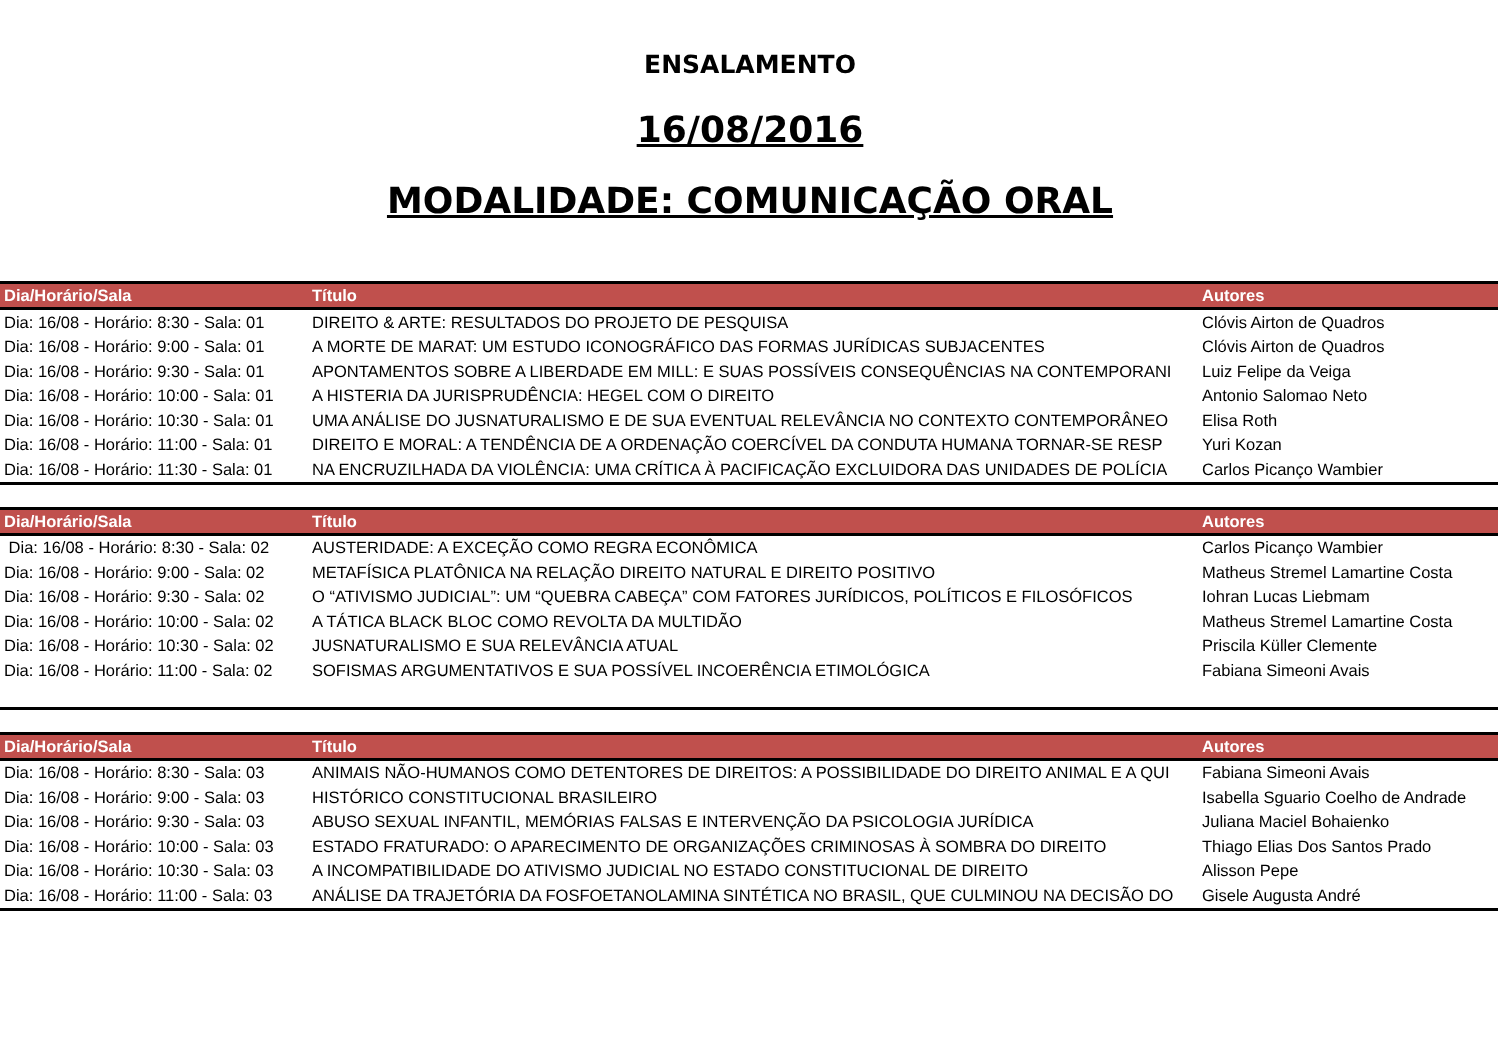ENSALAMENTO
16/08/2016
MODALIDADE: COMUNICAÇÃO ORAL
| Dia/Horário/Sala | Título | Autores |
| --- | --- | --- |
| Dia: 16/08 - Horário: 8:30 - Sala: 01 | DIREITO & ARTE: RESULTADOS DO PROJETO DE PESQUISA | Clóvis Airton de Quadros |
| Dia: 16/08 - Horário: 9:00 - Sala: 01 | A MORTE DE MARAT: UM ESTUDO ICONOGRÁFICO DAS FORMAS JURÍDICAS SUBJACENTES | Clóvis Airton de Quadros |
| Dia: 16/08 - Horário: 9:30 - Sala: 01 | APONTAMENTOS SOBRE A LIBERDADE EM MILL: E SUAS POSSÍVEIS CONSEQUÊNCIAS NA CONTEMPORANI | Luiz Felipe da Veiga |
| Dia: 16/08 - Horário: 10:00 - Sala: 01 | A HISTERIA DA JURISPRUDÊNCIA: HEGEL COM O DIREITO | Antonio Salomao Neto |
| Dia: 16/08 - Horário: 10:30 - Sala: 01 | UMA ANÁLISE DO JUSNATURALISMO E DE SUA EVENTUAL RELEVÂNCIA NO CONTEXTO CONTEMPORÂNEO | Elisa Roth |
| Dia: 16/08 - Horário: 11:00 - Sala: 01 | DIREITO E MORAL: A TENDÊNCIA DE A ORDENAÇÃO COERCÍVEL DA CONDUTA HUMANA TORNAR-SE RESP | Yuri Kozan |
| Dia: 16/08 - Horário: 11:30 - Sala: 01 | NA ENCRUZILHADA DA VIOLÊNCIA: UMA CRÍTICA À PACIFICAÇÃO EXCLUIDORA DAS UNIDADES DE POLÍCIA | Carlos Picanço Wambier |
| Dia/Horário/Sala | Título | Autores |
| --- | --- | --- |
| Dia: 16/08 - Horário: 8:30 - Sala: 02 | AUSTERIDADE: A EXCEÇÃO COMO REGRA ECONÔMICA | Carlos Picanço Wambier |
| Dia: 16/08 - Horário: 9:00 - Sala: 02 | METAFÍSICA PLATÔNICA NA RELAÇÃO DIREITO NATURAL E DIREITO POSITIVO | Matheus Stremel Lamartine Costa |
| Dia: 16/08 - Horário: 9:30 - Sala: 02 | O “ATIVISMO JUDICIAL”: UM “QUEBRA CABEÇA” COM FATORES JURÍDICOS, POLÍTICOS E FILOSÓFICOS | Iohran Lucas Liebmam |
| Dia: 16/08 - Horário: 10:00 - Sala: 02 | A TÁTICA BLACK BLOC COMO REVOLTA DA MULTIDÃO | Matheus Stremel Lamartine Costa |
| Dia: 16/08 - Horário: 10:30 - Sala: 02 | JUSNATURALISMO E SUA RELEVÂNCIA ATUAL | Priscila Küller Clemente |
| Dia: 16/08 - Horário: 11:00 - Sala: 02 | SOFISMAS ARGUMENTATIVOS E SUA POSSÍVEL INCOERÊNCIA ETIMOLÓGICA | Fabiana Simeoni Avais |
| Dia/Horário/Sala | Título | Autores |
| --- | --- | --- |
| Dia: 16/08 - Horário: 8:30 - Sala: 03 | ANIMAIS NÃO-HUMANOS COMO DETENTORES DE DIREITOS: A POSSIBILIDADE DO DIREITO ANIMAL E A QUI | Fabiana Simeoni Avais |
| Dia: 16/08 - Horário: 9:00 - Sala: 03 | HISTÓRICO CONSTITUCIONAL BRASILEIRO | Isabella Sguario Coelho de Andrade |
| Dia: 16/08 - Horário: 9:30 - Sala: 03 | ABUSO SEXUAL INFANTIL, MEMÓRIAS FALSAS E INTERVENÇÃO DA PSICOLOGIA JURÍDICA | Juliana Maciel Bohaienko |
| Dia: 16/08 - Horário: 10:00 - Sala: 03 | ESTADO FRATURADO: O APARECIMENTO DE ORGANIZAÇÕES CRIMINOSAS À SOMBRA DO DIREITO | Thiago Elias Dos Santos Prado |
| Dia: 16/08 - Horário: 10:30 - Sala: 03 | A INCOMPATIBILIDADE DO ATIVISMO JUDICIAL NO ESTADO CONSTITUCIONAL DE DIREITO | Alisson Pepe |
| Dia: 16/08 - Horário: 11:00 - Sala: 03 | ANÁLISE DA TRAJETÓRIA DA FOSFOETANOLAMINA SINTÉTICA NO BRASIL, QUE CULMINOU NA DECISÃO DO | Gisele Augusta André |